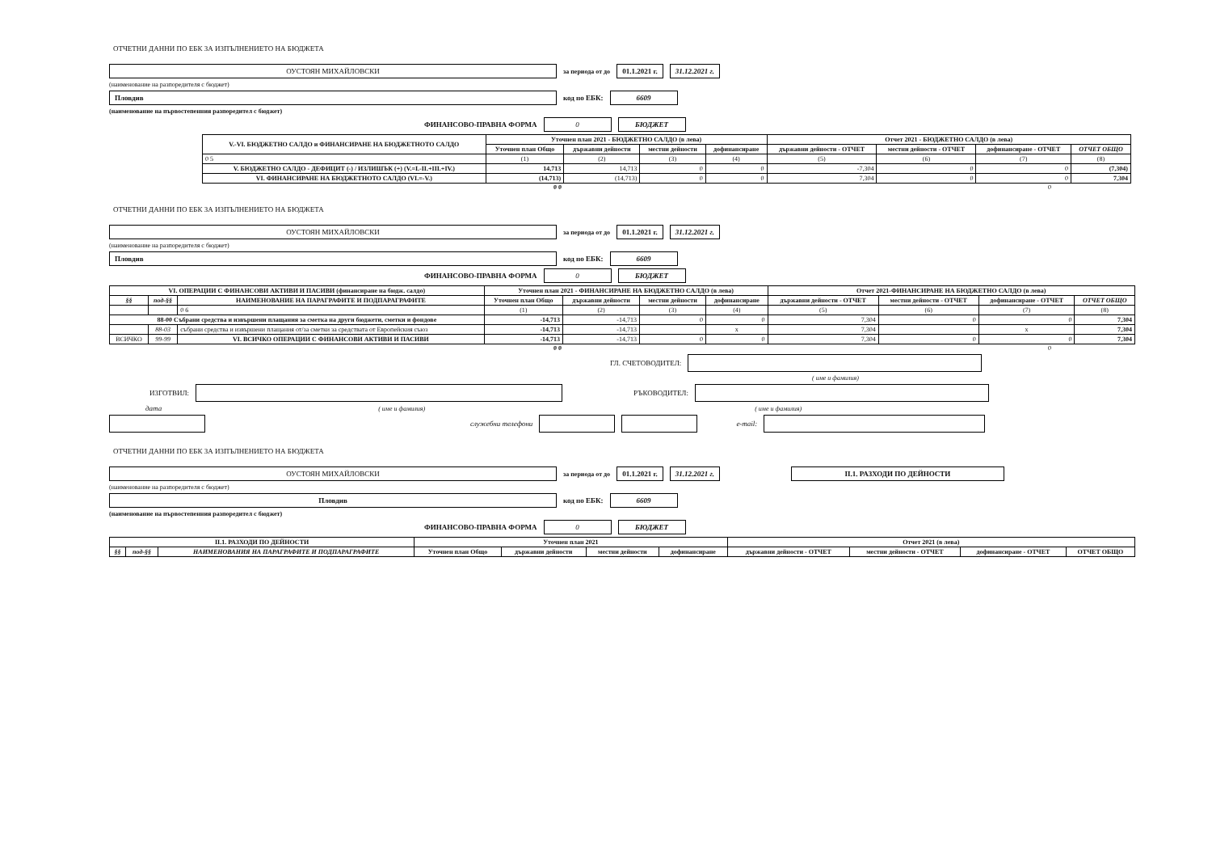ОТЧЕТНИ ДАННИ ПО ЕБК ЗА ИЗПЪЛНЕНИЕТО НА БЮДЖЕТА
ОУСТОЯН МИХАЙЛОВСКИ
за периода от до
01.1.2021 г. 31.12.2021 г.
(наименование на разпоредителя с бюджет)
Пловдив
код по ЕБК:
6609
(наименование на първостепенния разпоредител с бюджет)
ФИНАНСОВО-ПРАВНА ФОРМА
0 БЮДЖЕТ
| V.-VI. БЮДЖЕТНО САЛДО и ФИНАНСИРАНЕ НА БЮДЖЕТНОТО САЛДО | Уточнен план 2021 - БЮДЖЕТНО САЛДО (в лева) | | | | Отчет 2021 - БЮДЖЕТНО САЛДО (в лева) | | | |
| --- | --- | --- | --- | --- | --- | --- | --- | --- |
| | Уточнен план Общо | държавни дейности | местни дейности | дофинансиране | държавни дейности - ОТЧЕТ | местни дейности - ОТЧЕТ | дофинансиране - ОТЧЕТ | ОТЧЕТ ОБЩО |
| 0 5 | (1) | (2) | (3) | (4) | (5) | (6) | (7) | (8) |
| V. БЮДЖЕТНО САЛДО - ДЕФИЦИТ (-) / ИЗЛИШЪК (+) (V.=I.-II.+III.+IV.) | 14,713 | 14,713 | 0 | 0 | -7,304 | 0 | 0 | (7,304) |
| VI. ФИНАНСИРАНЕ НА БЮДЖЕТНОТО САЛДО (VI.=-V.) | (14,713) | (14,713) | 0 | 0 | 7,304 | 0 | 0 | 7,304 |
0 0 0
ОТЧЕТНИ ДАННИ ПО ЕБК ЗА ИЗПЪЛНЕНИЕТО НА БЮДЖЕТА
ОУСТОЯН МИХАЙЛОВСКИ
за периода от до
01.1.2021 г. 31.12.2021 г.
(наименование на разпоредителя с бюджет)
Пловдив
код по ЕБК:
6609
ФИНАНСОВО-ПРАВНА ФОРМА
0 БЮДЖЕТ
| VI. ОПЕРАЦИИ С ФИНАНСОВИ АКТИВИ И ПАСИВИ (финансиране на бюдж. салдо) | | | Уточнен план 2021 - ФИНАНСИРАНЕ НА БЮДЖЕТНО САЛДО (в лева) | | | | Отчет 2021-ФИНАНСИРАНЕ НА БЮДЖЕТНО САЛДО (в лева) | | | |
| --- | --- | --- | --- | --- | --- | --- | --- | --- | --- | --- |
| §§ | под-§§ | НАИМЕНОВАНИЕ НА ПАРАГРАФИТЕ И ПОДПАРАГРАФИТЕ | Уточнен план Общо | държавни дейности | местни дейности | дофинансиране | държавни дейности - ОТЧЕТ | местни дейности - ОТЧЕТ | дофинансиране - ОТЧЕТ | ОТЧЕТ ОБЩО |
| | | 0 6 | (1) | (2) | (3) | (4) | (5) | (6) | (7) | (8) |
| 88-00 Събрани средства и извършени плащания за сметка на други бюджети, сметки и фондове | | | -14,713 | -14,713 | 0 | 0 | 7,304 | 0 | 0 | 7,304 |
| | 88-03 | събрани средства и извършени плащания от/за сметки за средствата от Европейския съюз | -14,713 | -14,713 | | x | 7,304 | | x | 7,304 |
| ВСИЧКО | 99-99 | VI. ВСИЧКО ОПЕРАЦИИ С ФИНАНСОВИ АКТИВИ И ПАСИВИ | -14,713 | -14,713 | 0 | 0 | 7,304 | 0 | 0 | 7,304 |
0 0 0
ГЛ. СЧЕТОВОДИТЕЛ:
( име и фамилия)
ИЗГОТВИЛ:
РЪКОВОДИТЕЛ:
дата ( име и фамилия) ( име и фамилия)
служебни телефони e-mail:
ОТЧЕТНИ ДАННИ ПО ЕБК ЗА ИЗПЪЛНЕНИЕТО НА БЮДЖЕТА
ОУСТОЯН МИХАЙЛОВСКИ
за периода от до
01.1.2021 г. 31.12.2021 г. II.1. РАЗХОДИ ПО ДЕЙНОСТИ
(наименование на разпоредителя с бюджет)
Пловдив
код по ЕБК:
6609
(наименование на първостепенния разпоредител с бюджет)
ФИНАНСОВО-ПРАВНА ФОРМА
0 БЮДЖЕТ
| II.1. РАЗХОДИ ПО ДЕЙНОСТИ | | | Уточнен план 2021 | | | | Отчет 2021 (в лева) | | | |
| --- | --- | --- | --- | --- | --- | --- | --- | --- | --- | --- |
| §§ | под-§§ | НАИМЕНОВАНИЯ НА ПАРАГРАФИТЕ И ПОДПАРАГРАФИТЕ | Уточнен план Общо | държавни дейности | местни дейности | дофинансиране | държавни дейности - ОТЧЕТ | местни дейности - ОТЧЕТ | дофинансиране - ОТЧЕТ | ОТЧЕТ ОБЩО |